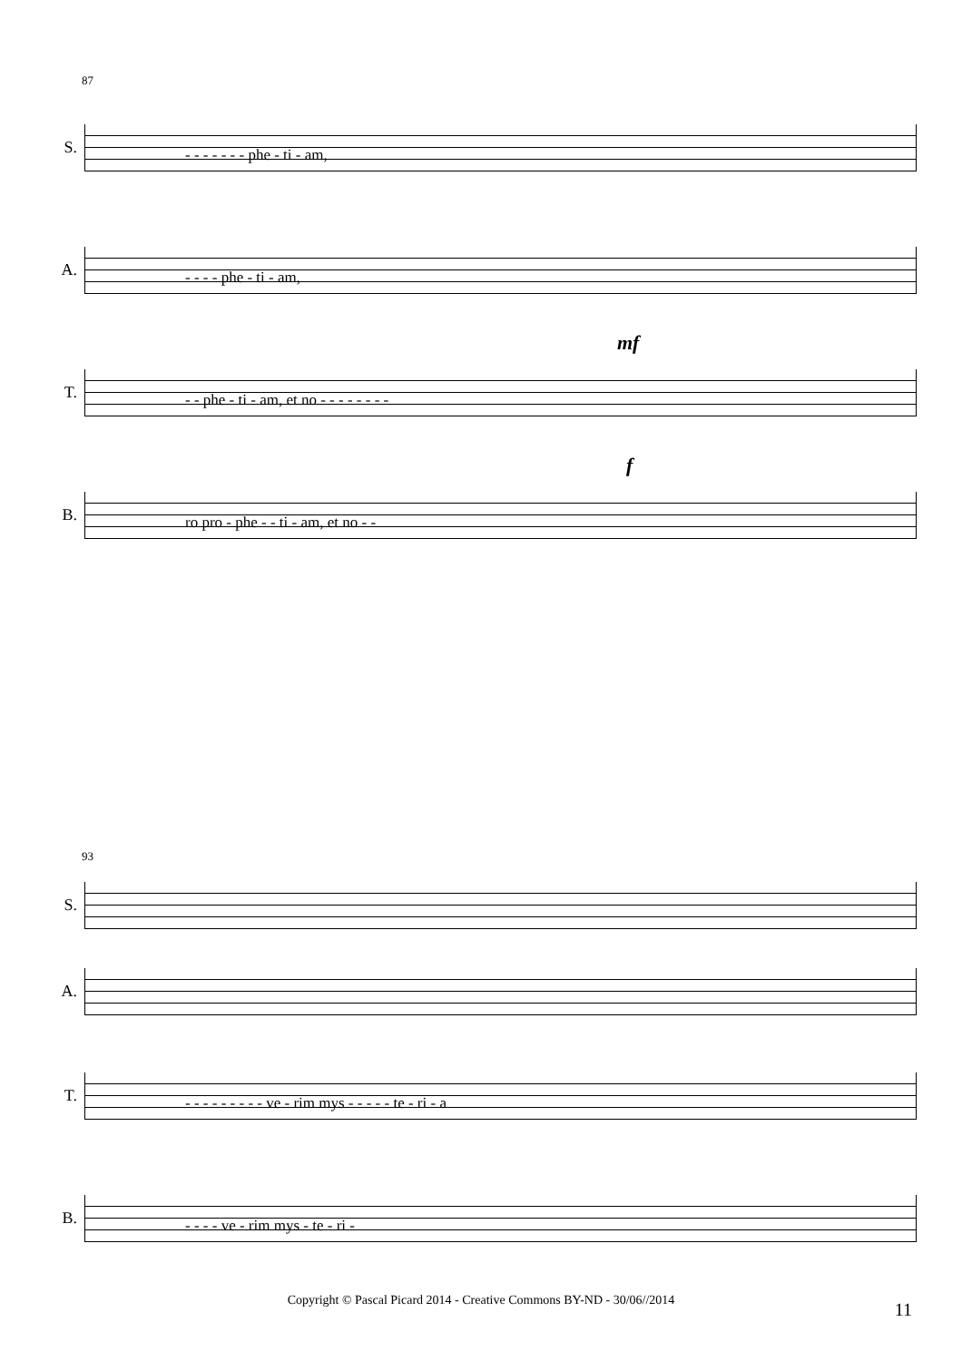87
S.
- - - - - - - phe - ti - am,
A.
- - - - phe - ti - am,
mf
T.
- - phe - ti - am, et no - - - - - - - -
f
B.
ro pro - phe - - ti - am, et no - -
93
S.
A.
T.
- - - - - - - - - ve - rim mys - - - - - te - ri - a
B.
- - - - ve - rim mys - te - ri -
Copyright © Pascal Picard 2014 - Creative Commons BY-ND - 30/06//2014 11